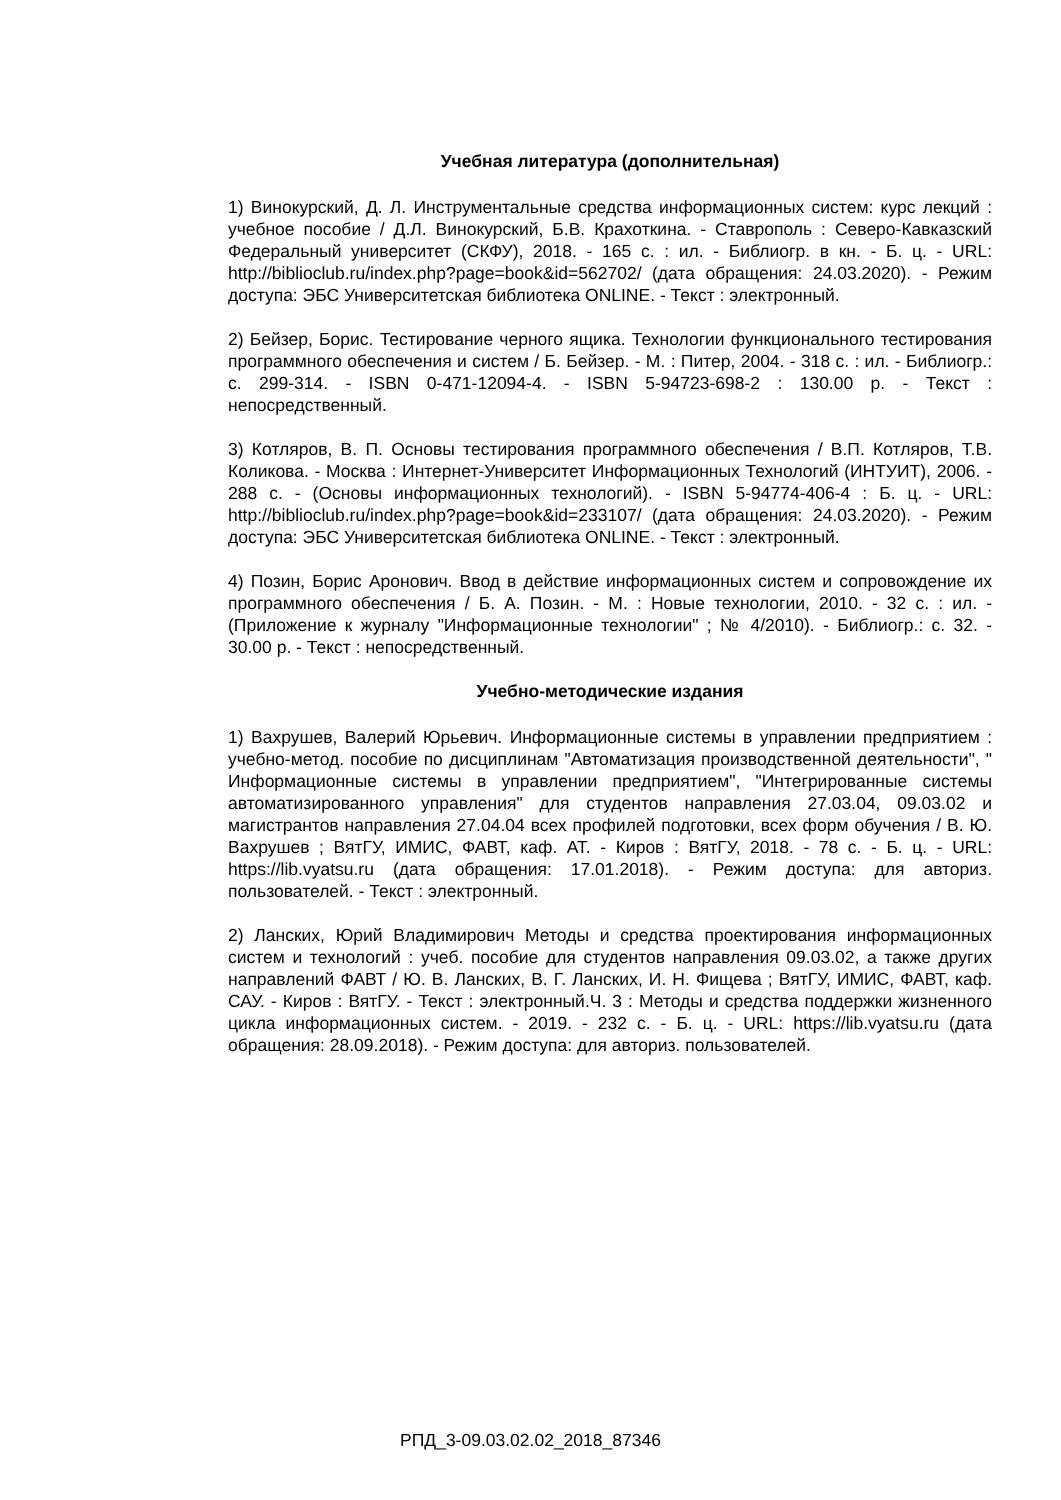Учебная литература (дополнительная)
1) Винокурский, Д. Л. Инструментальные средства информационных систем: курс лекций : учебное пособие / Д.Л. Винокурский, Б.В. Крахоткина. - Ставрополь : Северо-Кавказский Федеральный университет (СКФУ), 2018. - 165 с. : ил. - Библиогр. в кн. - Б. ц. - URL: http://biblioclub.ru/index.php?page=book&id=562702/ (дата обращения: 24.03.2020). - Режим доступа: ЭБС Университетская библиотека ONLINE. - Текст : электронный.
2) Бейзер, Борис. Тестирование черного ящика. Технологии функционального тестирования программного обеспечения и систем / Б. Бейзер. - М. : Питер, 2004. - 318 с. : ил. - Библиогр.: с. 299-314. - ISBN 0-471-12094-4. - ISBN 5-94723-698-2 : 130.00 р. - Текст : непосредственный.
3) Котляров, В. П. Основы тестирования программного обеспечения / В.П. Котляров, Т.В. Коликова. - Москва : Интернет-Университет Информационных Технологий (ИНТУИТ), 2006. - 288 с. - (Основы информационных технологий). - ISBN 5-94774-406-4 : Б. ц. - URL: http://biblioclub.ru/index.php?page=book&id=233107/ (дата обращения: 24.03.2020). - Режим доступа: ЭБС Университетская библиотека ONLINE. - Текст : электронный.
4) Позин, Борис Аронович. Ввод в действие информационных систем и сопровождение их программного обеспечения / Б. А. Позин. - М. : Новые технологии, 2010. - 32 с. : ил. - (Приложение к журналу "Информационные технологии" ; № 4/2010). - Библиогр.: с. 32. - 30.00 р. - Текст : непосредственный.
Учебно-методические издания
1) Вахрушев, Валерий Юрьевич. Информационные системы в управлении предприятием : учебно-метод. пособие по дисциплинам "Автоматизация производственной деятельности", " Информационные системы в управлении предприятием", "Интегрированные системы автоматизированного управления" для студентов направления 27.03.04, 09.03.02 и магистрантов направления 27.04.04 всех профилей подготовки, всех форм обучения / В. Ю. Вахрушев ; ВятГУ, ИМИС, ФАВТ, каф. АТ. - Киров : ВятГУ, 2018. - 78 с. - Б. ц. - URL: https://lib.vyatsu.ru (дата обращения: 17.01.2018). - Режим доступа: для авториз. пользователей. - Текст : электронный.
2) Ланских, Юрий Владимирович Методы и средства проектирования информационных систем и технологий : учеб. пособие для студентов направления 09.03.02, а также других направлений ФАВТ / Ю. В. Ланских, В. Г. Ланских, И. Н. Фищева ; ВятГУ, ИМИС, ФАВТ, каф. САУ. - Киров : ВятГУ. - Текст : электронный.Ч. 3 : Методы и средства поддержки жизненного цикла информационных систем. - 2019. - 232 с. - Б. ц. - URL: https://lib.vyatsu.ru (дата обращения: 28.09.2018). - Режим доступа: для авториз. пользователей.
РПД_3-09.03.02.02_2018_87346